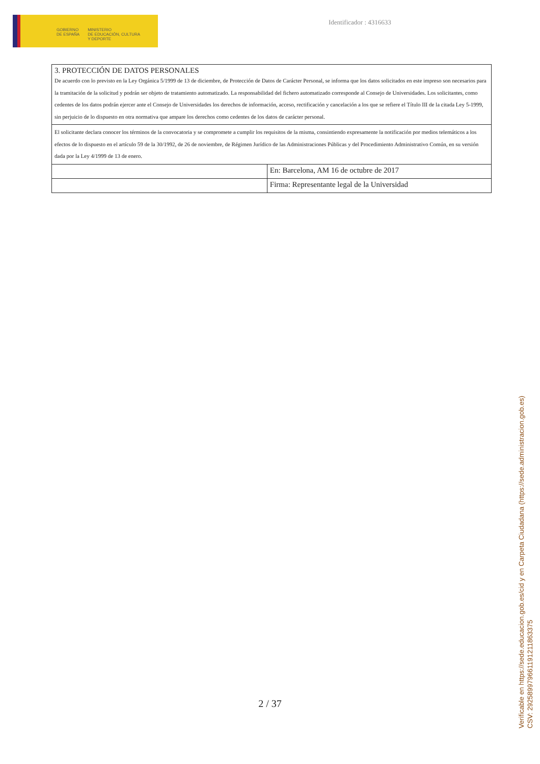GOBIERNO
DE ESPAÑA
MINISTERIO
DE EDUCACIÓN, CULTURA
Y DEPORTE
Identificador : 4316633
| 3. PROTECCIÓN DE DATOS PERSONALES De acuerdo con lo previsto en la Ley Orgánica 5/1999 de 13 de diciembre, de Protección de Datos de Carácter Personal, se informa que los datos solicitados en este impreso son necesarios para la tramitación de la solicitud y podrán ser objeto de tratamiento automatizado. La responsabilidad del fichero automatizado corresponde al Consejo de Universidades. Los solicitantes, como cedentes de los datos podrán ejercer ante el Consejo de Universidades los derechos de información, acceso, rectificación y cancelación a los que se refiere el Título III de la citada Ley 5-1999, sin perjuicio de lo dispuesto en otra normativa que ampare los derechos como cedentes de los datos de carácter personal. | |
| El solicitante declara conocer los términos de la convocatoria y se compromete a cumplir los requisitos de la misma, consintiendo expresamente la notificación por medios telemáticos a los efectos de lo dispuesto en el artículo 59 de la 30/1992, de 26 de noviembre, de Régimen Jurídico de las Administraciones Públicas y del Procedimiento Administrativo Común, en su versión dada por la Ley 4/1999 de 13 de enero. | |
| | En: Barcelona, AM 16 de octubre de 2017 |
| | Firma: Representante legal de la Universidad |
2 / 37
Verificable en https://sede.educacion.gob.es/cid y en Carpeta Ciudadana (https://sede.administracion.gob.es)
CSV: 292589979661191211863375